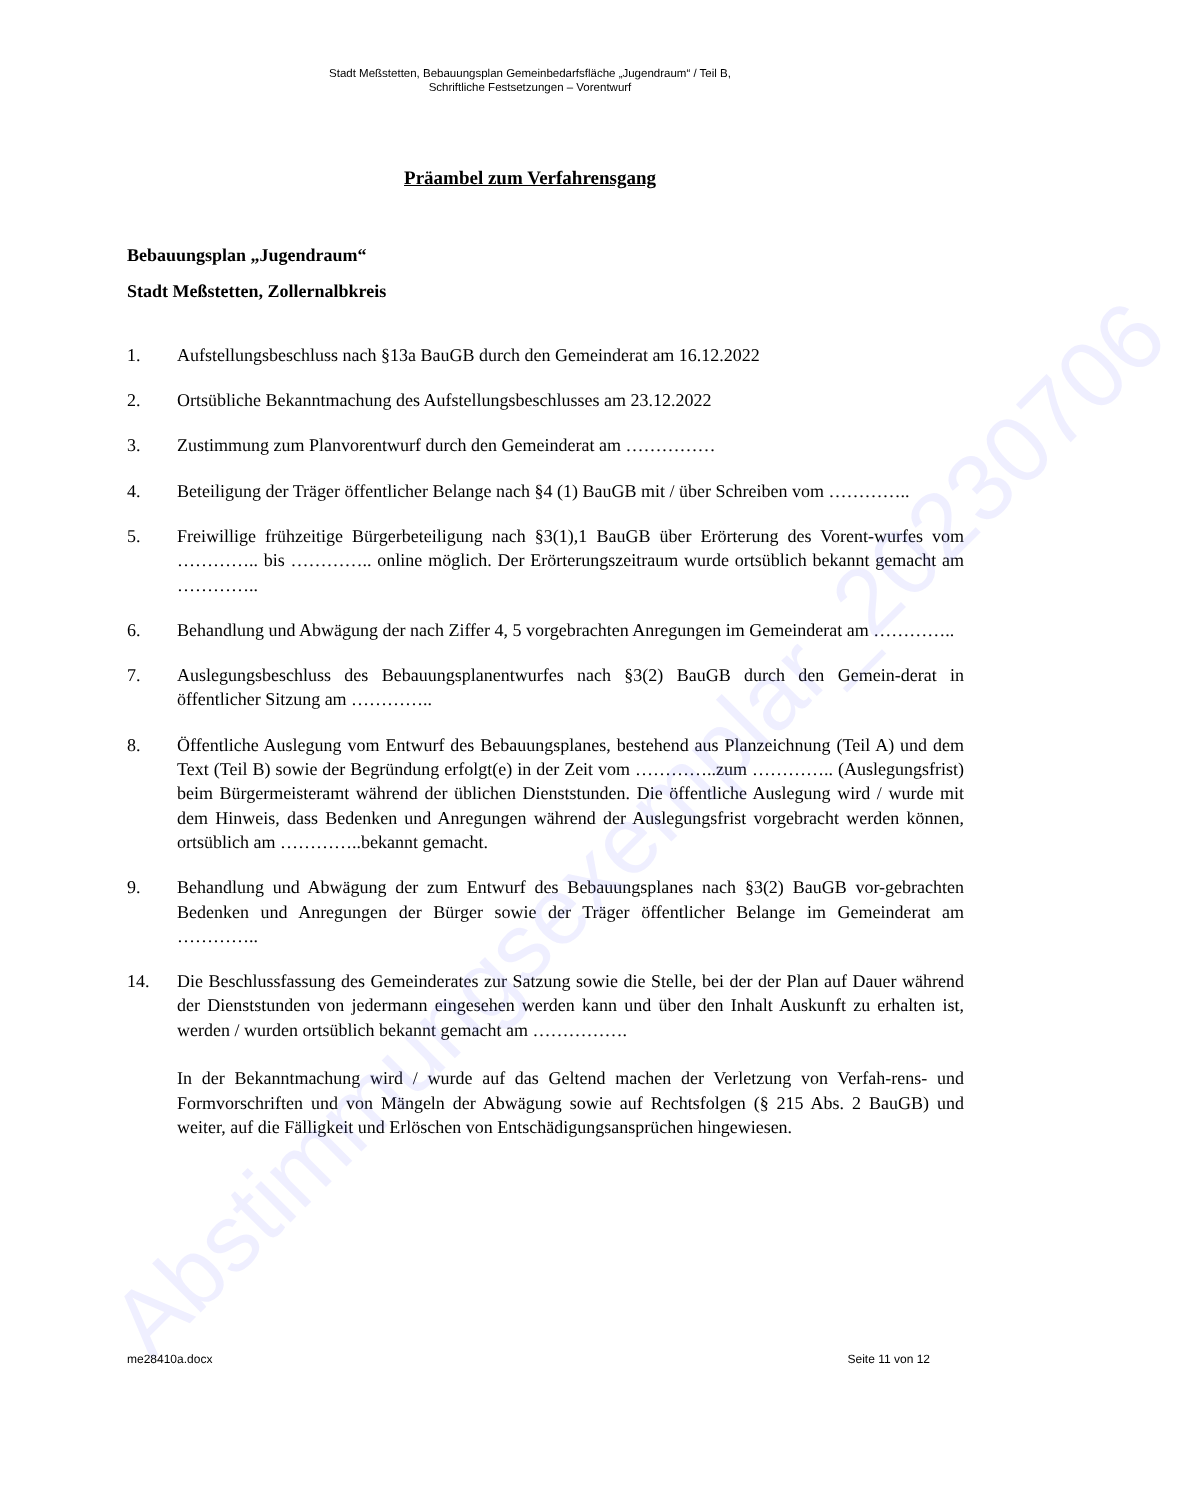Abstimmungsexemplar_20230706
Stadt Meßstetten, Bebauungsplan Gemeinbedarfsfläche „Jugendraum“ / Teil B,
Schriftliche Festsetzungen – Vorentwurf
Präambel zum Verfahrensgang
Bebauungsplan „Jugendraum“
Stadt Meßstetten, Zollernalbkreis
1. Aufstellungsbeschluss nach §13a BauGB durch den Gemeinderat am 16.12.2022
2. Ortsübliche Bekanntmachung des Aufstellungsbeschlusses am 23.12.2022
3. Zustimmung zum Planvorentwurf durch den Gemeinderat am ……………
4. Beteiligung der Träger öffentlicher Belange nach §4 (1) BauGB mit / über Schreiben vom …………..
5. Freiwillige frühzeitige Bürgerbeteiligung nach §3(1),1 BauGB über Erörterung des Vorent-wurfes vom ………….. bis ………….. online möglich. Der Erörterungszeitraum wurde ortsüblich bekannt gemacht am …………..
6. Behandlung und Abwägung der nach Ziffer 4, 5 vorgebrachten Anregungen im Gemeinderat am …………..
7. Auslegungsbeschluss des Bebauungsplanentwurfes nach §3(2) BauGB durch den Gemein-derat in öffentlicher Sitzung am …………..
8. Öffentliche Auslegung vom Entwurf des Bebauungsplanes, bestehend aus Planzeichnung (Teil A) und dem Text (Teil B) sowie der Begründung erfolgt(e) in der Zeit vom …………..zum ………….. (Auslegungsfrist) beim Bürgermeisteramt während der üblichen Dienststunden. Die öffentliche Auslegung wird / wurde mit dem Hinweis, dass Bedenken und Anregungen während der Auslegungsfrist vorgebracht werden können, ortsüblich am …………..bekannt gemacht.
9. Behandlung und Abwägung der zum Entwurf des Bebauungsplanes nach §3(2) BauGB vor-gebrachten Bedenken und Anregungen der Bürger sowie der Träger öffentlicher Belange im Gemeinderat am …………..
14. Die Beschlussfassung des Gemeinderates zur Satzung sowie die Stelle, bei der der Plan auf Dauer während der Dienststunden von jedermann eingesehen werden kann und über den Inhalt Auskunft zu erhalten ist, werden / wurden ortsüblich bekannt gemacht am …………….
In der Bekanntmachung wird / wurde auf das Geltend machen der Verletzung von Verfah-rens- und Formvorschriften und von Mängeln der Abwägung sowie auf Rechtsfolgen (§ 215 Abs. 2 BauGB) und weiter, auf die Fälligkeit und Erlöschen von Entschädigungsansprüchen hingewiesen.
me28410a.docx Seite 11 von 12